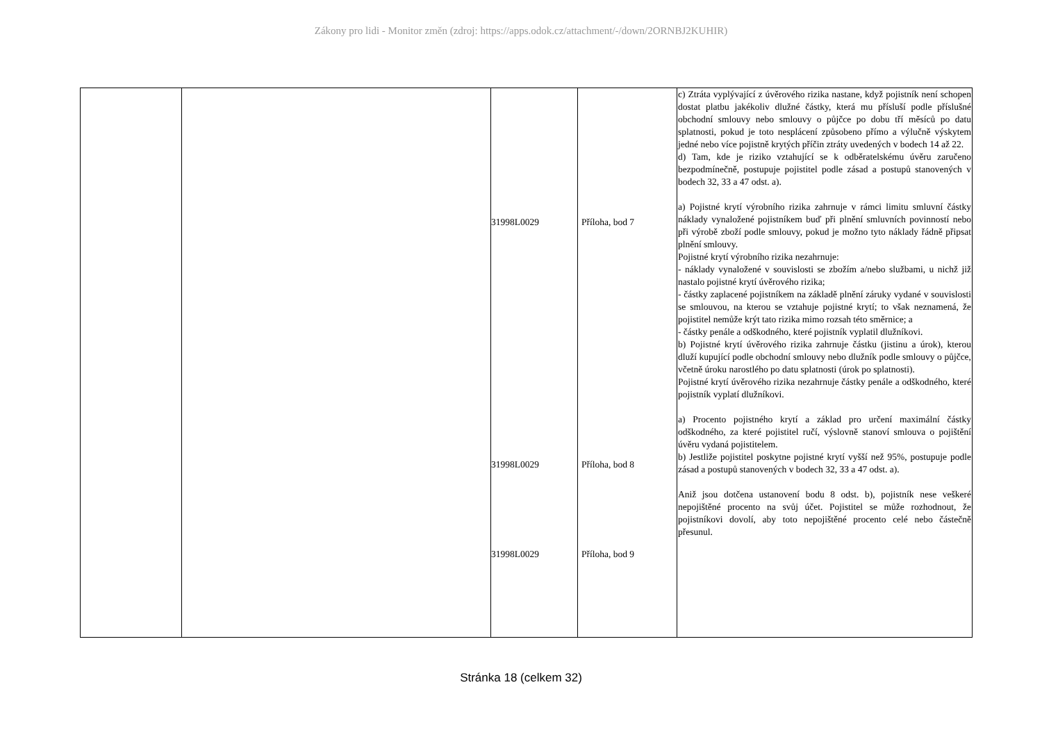Zákony pro lidi - Monitor změn (zdroj: https://apps.odok.cz/attachment/-/down/2ORNBJ2KUHIR)
| | | 31998L0029 31998L0029 31998L0029 | Příloha, bod 7 Příloha, bod 8 Příloha, bod 9 | c) Ztráta vyplývající z úvěrového rizika nastane, když pojistník není schopen dostat platbu jakékoliv dlužné částky, která mu přísluší podle příslušné obchodní smlouvy nebo smlouvy o půjčce po dobu tří měsíců po datu splatnosti, pokud je toto nesplácení způsobeno přímo a výlučně výskytem jedné nebo více pojistně krytých příčin ztráty uvedených v bodech 14 až 22. d) Tam, kde je riziko vztahující se k odběratelskému úvěru zaručeno bezpodmínečně, postupuje pojistitel podle zásad a postupů stanovených v bodech 32, 33 a 47 odst. a). a) Pojistné krytí výrobního rizika zahrnuje v rámci limitu smluvní částky náklady vynaložené pojistníkem buď při plnění smluvních povinností nebo při výrobě zboží podle smlouvy, pokud je možno tyto náklady řádně připsat plnění smlouvy. Pojistné krytí výrobního rizika nezahrnuje: - náklady vynaložené v souvislosti se zbožím a/nebo službami, u nichž již nastalo pojistné krytí úvěrového rizika; - částky zaplacené pojistníkem na základě plnění záruky vydané v souvislosti se smlouvou, na kterou se vztahuje pojistné krytí; to však neznamená, že pojistitel nemůže krýt tato rizika mimo rozsah této směrnice; a - částky penále a odškodného, které pojistník vyplatil dlužníkovi. b) Pojistné krytí úvěrového rizika zahrnuje částku (jistinu a úrok), kterou dluží kupující podle obchodní smlouvy nebo dlužník podle smlouvy o půjčce, včetně úroku narostlého po datu splatnosti (úrok po splatnosti). Pojistné krytí úvěrového rizika nezahrnuje částky penále a odškodného, které pojistník vyplatí dlužníkovi. a) Procento pojistného krytí a základ pro určení maximální částky odškodného, za které pojistitel ručí, výslovně stanoví smlouva o pojištění úvěru vydaná pojistitelem. b) Jestliže pojistitel poskytne pojistné krytí vyšší než 95%, postupuje podle zásad a postupů stanovených v bodech 32, 33 a 47 odst. a). Aniž jsou dotčena ustanovení bodu 8 odst. b), pojistník nese veškeré nepojištěné procento na svůj účet. Pojistitel se může rozhodnout, že pojistníkovi dovolí, aby toto nepojištěné procento celé nebo částečně přesunul. |
Stránka 18 (celkem 32)